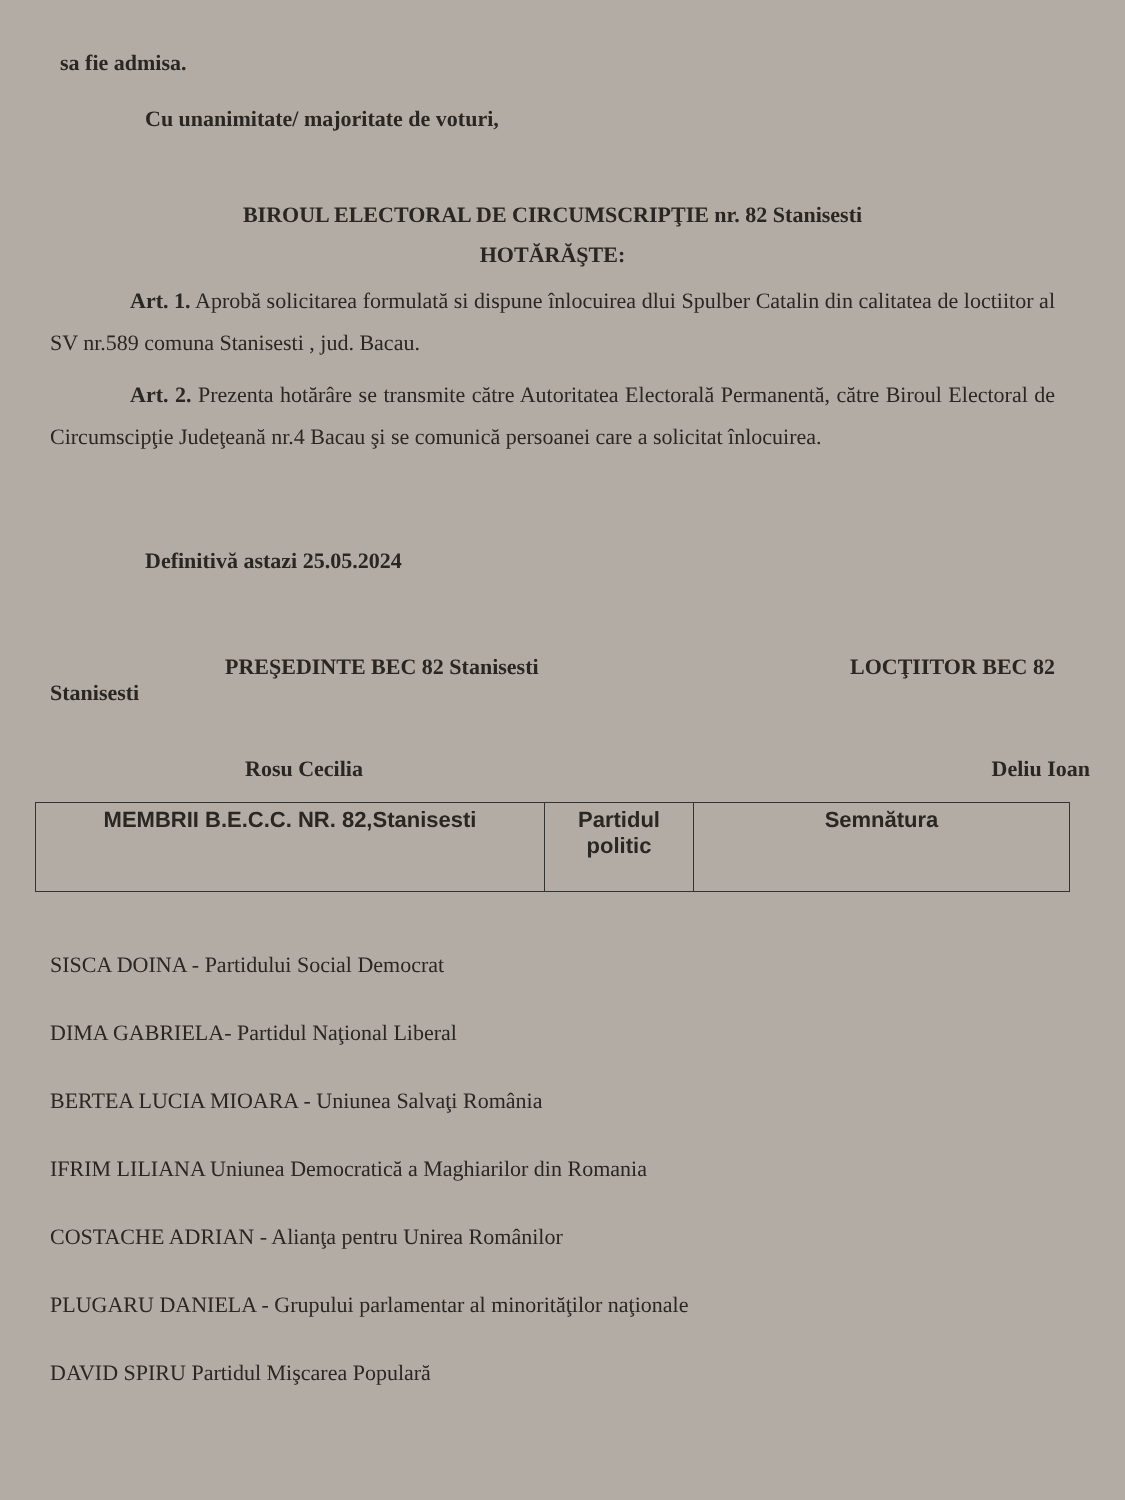sa fie admisa.
Cu unanimitate/ majoritate de voturi,
BIROUL ELECTORAL DE CIRCUMSCRIPŢIE nr. 82 Stanisesti
HOTĂRĂŞTE:
Art. 1. Aprobă solicitarea formulată si dispune înlocuirea dlui Spulber Catalin din calitatea de loctiitor al SV nr.589 comuna Stanisesti , jud. Bacau.
Art. 2. Prezenta hotărâre se transmite către Autoritatea Electorală Permanentă, către Biroul Electoral de Circumscipţie Judeţeană nr.4 Bacau şi se comunică persoanei care a solicitat înlocuirea.
Definitivă astazi 25.05.2024
PREŞEDINTE BEC 82 Stanisesti LOCŢIITOR BEC 82
Stanisesti
Rosu Cecilia Deliu Ioan
| MEMBRII B.E.C.C. NR. 82,Stanisesti | Partidul politic | Semnătura |
SISCA DOINA - Partidului Social Democrat
DIMA GABRIELA- Partidul Naţional Liberal
BERTEA LUCIA MIOARA - Uniunea Salvaţi România
IFRIM LILIANA Uniunea Democratică a Maghiarilor din Romania
COSTACHE ADRIAN - Alianţa pentru Unirea Românilor
PLUGARU DANIELA - Grupului parlamentar al minorităţilor naţionale
DAVID SPIRU Partidul Mişcarea Populară